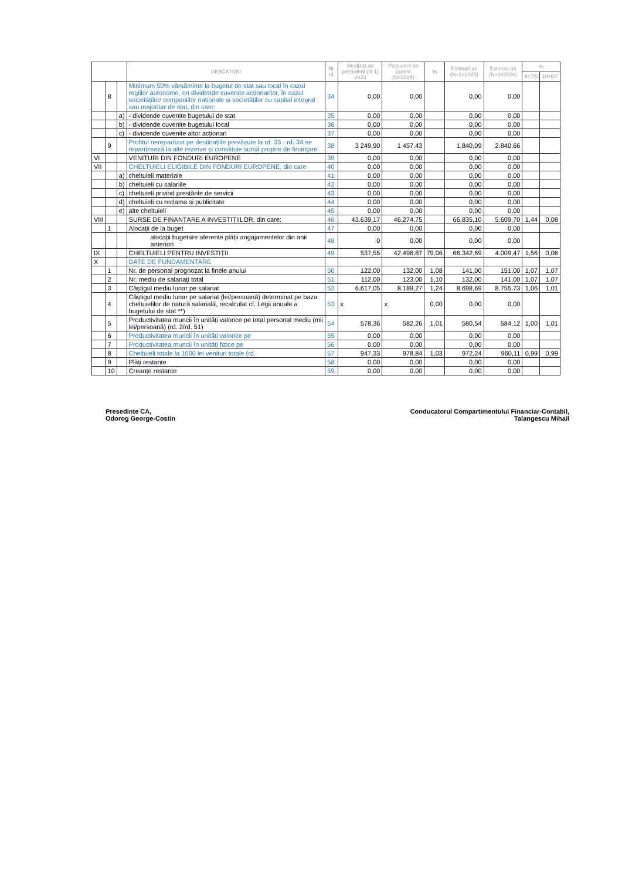| | | | INDICATORI | Nr. rd. | Realizat an precedent (N-1) 2023 | Propuneri an curent (N=2024) | % | Estimari an (N+1=2025) | Estimari an (N+2=2026) | % | |
| --- | --- | --- | --- | --- | --- | --- | --- | --- | --- | --- | --- |
| | | | | | | | | | | 9=7/5 | 10=8/7 |
| | 8 | | Minimum 50% vărsăminte la bugetul de stat sau local în cazul regiilor autonome, ori dividende cuvenite acționarilor, în cazul societăților/ companiilor naționale și societăților cu capital integral sau majoritar de stat, din care: | 34 | 0,00 | 0,00 | | 0,00 | 0,00 | | |
| | | a) | - dividende cuvenite bugetului de stat | 35 | 0,00 | 0,00 | | 0,00 | 0,00 | | |
| | | b) | - dividende cuvenite bugetului local | 36 | 0,00 | 0,00 | | 0,00 | 0,00 | | |
| | | c) | - dividende cuvenite altor acționari | 37 | 0,00 | 0,00 | | 0,00 | 0,00 | | |
| | 9 | | Profitul nerepartizat pe destinațiile prevăzute la rd. 33 - rd. 34 se repartizează la alte rezerve și constituie sursă proprie de finanțare | 38 | 3 249,90 | 1 457,43 | | 1.840,09 | 2.840,66 | | |
| VI | | | VENITURI DIN FONDURI EUROPENE | 39 | 0,00 | 0,00 | | 0,00 | 0,00 | | |
| VII | | | CHELTUIELI ELIGIBILE DIN FONDURI EUROPENE, din care | 40 | 0,00 | 0,00 | | 0,00 | 0,00 | | |
| | | a) | cheltuieli materiale | 41 | 0,00 | 0,00 | | 0,00 | 0,00 | | |
| | | b) | cheltuieli cu salariile | 42 | 0,00 | 0,00 | | 0,00 | 0,00 | | |
| | | c) | cheltuieli privind prestările de servicii | 43 | 0,00 | 0,00 | | 0,00 | 0,00 | | |
| | | d) | cheltuieli cu reclama și publicitate | 44 | 0,00 | 0,00 | | 0,00 | 0,00 | | |
| | | e) | alte cheltuieli | 45 | 0,00 | 0,00 | | 0,00 | 0,00 | | |
| VIII | | | SURSE DE FINANȚARE A INVESTIȚIILOR, din care: | 46 | 43.639,17 | 46.274,75 | | 66.835,10 | 5.609,70 | 1,44 | 0,08 |
| | 1 | | Alocații de la buget | 47 | 0,00 | 0,00 | | 0,00 | 0,00 | | |
| | | | alocații bugetare aferente plății angajamentelor din anii anteriori | 48 | 0 | 0,00 | | 0,00 | 0,00 | | |
| IX | | | CHELTUIELI PENTRU INVESTIȚII | 49 | 537,55 | 42.496,87 | 79,06 | 66.342,69 | 4.009,47 | 1,56 | 0,06 |
| X | | | DATE DE FUNDAMENTARE | | | | | | | | |
| | 1 | | Nr. de personal prognozat la finele anului | 50 | 122,00 | 132,00 | 1,08 | 141,00 | 151,00 | 1,07 | 1,07 |
| | 2 | | Nr. mediu de salariați total | 51 | 112,00 | 123,00 | 1,10 | 132,00 | 141,00 | 1,07 | 1,07 |
| | 3 | | Câștigul mediu lunar pe salariat | 52 | 6.617,05 | 8.189,27 | 1,24 | 8.698,69 | 8.755,73 | 1,06 | 1,01 |
| | 4 | | Câștigul mediu lunar pe salariat (lei/persoană) determinat pe baza cheltuielilor de natură salarială, recalculat cf. Legii anuale a bugetului de stat **) | 53 | x | x | 0,00 | 0,00 | 0,00 | | |
| | 5 | | Productivitatea muncii în unități valorice pe total personal mediu (mii lei/persoană) (rd. 2/rd. 51) | 54 | 578,36 | 582,26 | 1,01 | 580,54 | 584,12 | 1,00 | 1,01 |
| | 6 | | Productivitatea muncii în unități valorice pe | 55 | 0,00 | 0,00 | | 0,00 | 0,00 | | |
| | 7 | | Productivitatea muncii în unități fizice pe | 56 | 0,00 | 0,00 | | 0,00 | 0,00 | | |
| | 8 | | Cheltuieli totale la 1000 lei venituri totale (rd. | 57 | 947,33 | 978,84 | 1,03 | 972,24 | 960,11 | 0,99 | 0,99 |
| | 9 | | Plăți restante | 58 | 0,00 | 0,00 | | 0,00 | 0,00 | | |
| | 10 | | Creanțe restante | 59 | 0,00 | 0,00 | | 0,00 | 0,00 | | |
Presedinte CA,
Odorog George-Costin
Conducatorul Compartimentului Financiar-Contabil,
Talangescu Mihail